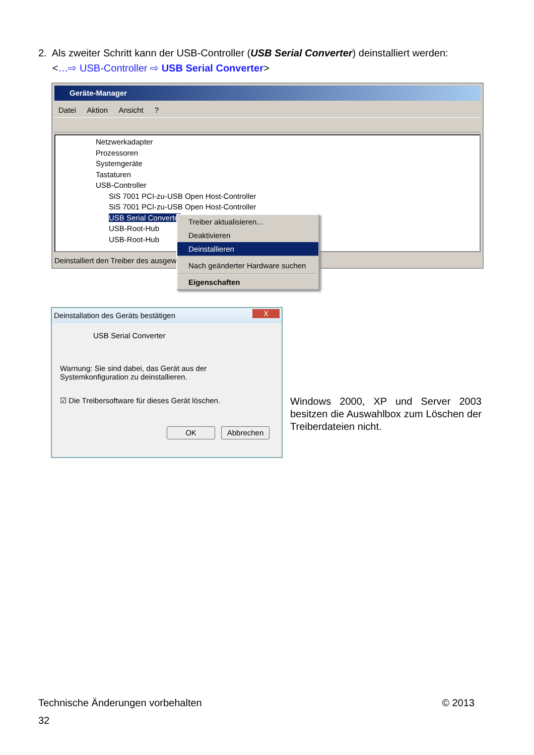2. Als zweiter Schritt kann der USB-Controller (USB Serial Converter) deinstalliert werden:
<…⇨ USB-Controller ⇨ USB Serial Converter>
Geräte-Manager
Datei Aktion Ansicht ?
Netzwerkadapter
Prozessoren
Systemgeräte
Tastaturen
USB-Controller
SiS 7001 PCI-zu-USB Open Host-Controller
SiS 7001 PCI-zu-USB Open Host-Controller
USB Serial Converter
USB-Root-Hub
USB-Root-Hub
Deinstalliert den Treiber des ausgewä
Treiber aktualisieren...
Deaktivieren
Deinstallieren
Nach geänderter Hardware suchen
Eigenschaften
Deinstallation des Geräts bestätigen
X
USB Serial Converter
Warnung: Sie sind dabei, das Gerät aus der Systemkonfiguration zu deinstallieren.
☑ Die Treibersoftware für dieses Gerät löschen.
OK Abbrechen
Windows 2000, XP und Server 2003 besitzen die Auswahlbox zum Löschen der Treiberdateien nicht.
Technische Änderungen vorbehalten © 2013
32